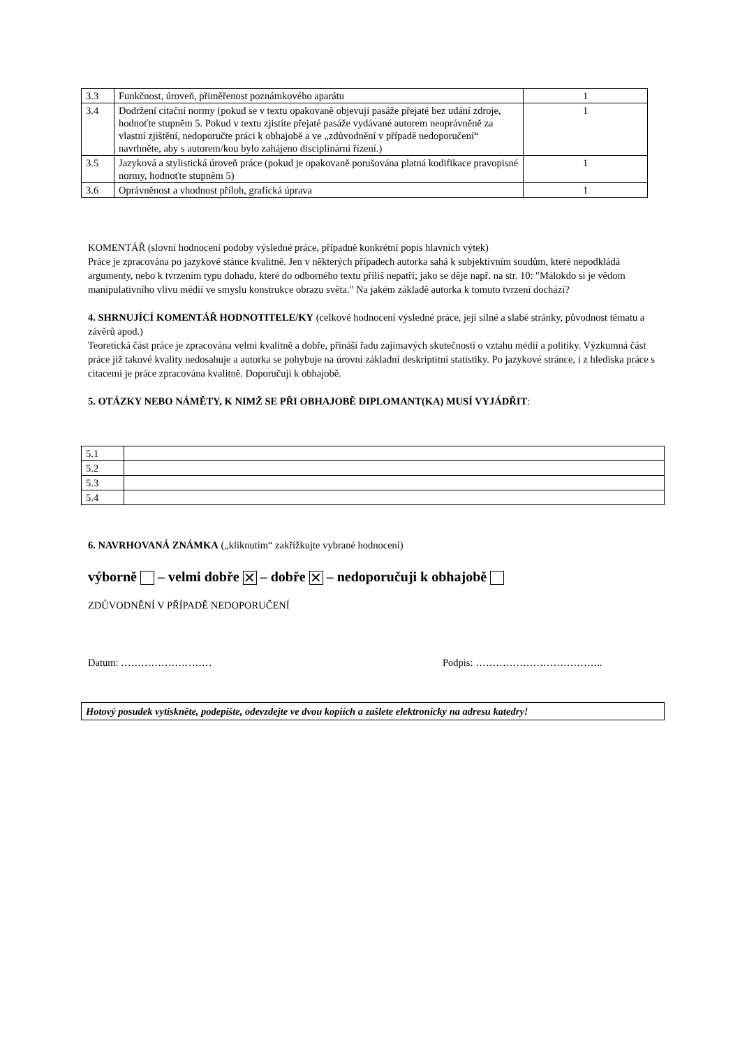| 3.3 | Funkčnost, úroveň, přiměřenost poznámkového aparátu | 1 |
| 3.4 | Dodržení citační normy (pokud se v textu opakovaně objevují pasáže přejaté bez udání zdroje, hodnoťte stupněm 5. Pokud v textu zjistíte přejaté pasáže vydávané autorem neoprávněně za vlastní zjištění, nedoporučte práci k obhajobě a ve „zdůvodnění v případě nedoporučení“ navrhněte, aby s autorem/kou bylo zahájeno disciplinární řízení.) | 1 |
| 3.5 | Jazyková a stylistická úroveň práce (pokud je opakovaně porušována platná kodifikace pravopisné normy, hodnoťte stupněm 5) | 1 |
| 3.6 | Oprávněnost a vhodnost příloh, grafická úprava | 1 |
KOMENTÁŘ (slovní hodnocení podoby výsledné práce, případně konkrétní popis hlavních výtek)
Práce je zpracována po jazykové stánce kvalitně. Jen v některých případech autorka sahá k subjektivním soudům, které nepodkládá argumenty, nebo k tvrzením typu dohadu, které do odborného textu příliš nepatří; jako se děje např. na str. 10: "Málokdo si je vědom manipulativního vlivu médií ve smyslu konstrukce obrazu světa." Na jakém základě autorka k tomuto tvrzení dochází?
4. SHRNUJÍCÍ KOMENTÁŘ HODNOTITELE/KY (celkové hodnocení výsledné práce, její silné a slabé stránky, původnost tématu a závěrů apod.)
Teoretická část práce je zpracována velmi kvalitně a dobře, přináší řadu zajímavých skutečností o vztahu médií a politiky. Výzkumná část práce již takové kvality nedosahuje a autorka se pohybuje na úrovni základní deskriptitní statistiky. Po jazykové stránce, i z hlediska práce s citacemi je práce zpracována kvalitně. Doporučuji k obhajobě.
5. OTÁZKY NEBO NÁMĚTY, K NIMŽ SE PŘI OBHAJOBĚ DIPLOMANT(KA) MUSÍ VYJÁDŘIT:
| 5.1 | |
| 5.2 | |
| 5.3 | |
| 5.4 | |
6. NAVRHOVANÁ ZNÁMKA („kliknutím“ zakřížkujte vybrané hodnocení)
výborně – velmi dobře ✕ – dobře ✕ – nedoporučuji k obhajobě
ZDŮVODNĚNÍ V PŘÍPADĚ NEDOPORUČENÍ
Datum: ……………………… Podpis: ………………………………..
Hotový posudek vytiskněte, podepište, odevzdejte ve dvou kopiích a zašlete elektronicky na adresu katedry!